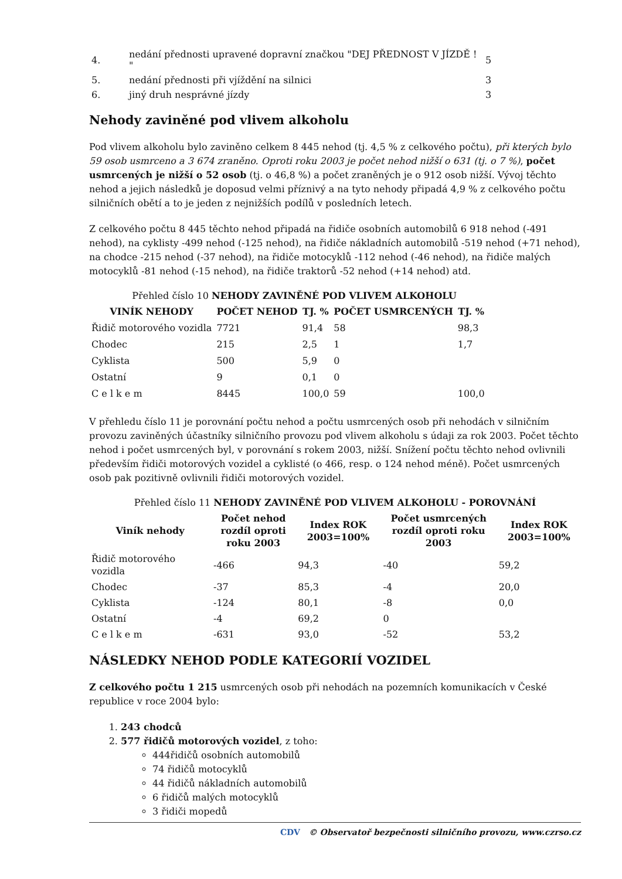| 4. | nedání přednosti upravené dopravní značkou "DEJ PŘEDNOST V JÍZDĚ ! " | 5 |
| 5. | nedání přednosti při vjíždění na silnici | 3 |
| 6. | jiný druh nesprávné jízdy | 3 |
Nehody zaviněné pod vlivem alkoholu
Pod vlivem alkoholu bylo zaviněno celkem 8 445 nehod (tj. 4,5 % z celkového počtu), při kterých bylo 59 osob usmrceno a 3 674 zraněno. Oproti roku 2003 je počet nehod nižší o 631 (tj. o 7 %), počet usmrcených je nižší o 52 osob (tj. o 46,8 %) a počet zraněných je o 912 osob nižší. Vývoj těchto nehod a jejich následků je doposud velmi příznivý a na tyto nehody připadá 4,9 % z celkového počtu silničních obětí a to je jeden z nejnižších podílů v posledních letech.
Z celkového počtu 8 445 těchto nehod připadá na řidiče osobních automobilů 6 918 nehod (-491 nehod), na cyklisty -499 nehod (-125 nehod), na řidiče nákladních automobilů -519 nehod (+71 nehod), na chodce -215 nehod (-37 nehod), na řidiče motocyklů -112 nehod (-46 nehod), na řidiče malých motocyklů -81 nehod (-15 nehod), na řidiče traktorů -52 nehod (+14 nehod) atd.
Přehled číslo 10 NEHODY ZAVINĚNÉ POD VLIVEM ALKOHOLU
| VINÍK NEHODY | POČET NEHOD | TJ. % | POČET USMRCENÝCH | TJ. % |
| --- | --- | --- | --- | --- |
| Řidič motorového vozidla | 7721 | 91,4 | 58 | 98,3 |
| Chodec | 215 | 2,5 | 1 | 1,7 |
| Cyklista | 500 | 5,9 | 0 | |
| Ostatní | 9 | 0,1 | 0 | |
| C e l k e m | 8445 | 100,0 | 59 | 100,0 |
V přehledu číslo 11 je porovnání počtu nehod a počtu usmrcených osob při nehodách v silničním provozu zaviněných účastníky silničního provozu pod vlivem alkoholu s údaji za rok 2003. Počet těchto nehod i počet usmrcených byl, v porovnání s rokem 2003, nižší. Snížení počtu těchto nehod ovlivnili především řidiči motorových vozidel a cyklisté (o 466, resp. o 124 nehod méně). Počet usmrcených osob pak pozitivně ovlivnili řidiči motorových vozidel.
Přehled číslo 11 NEHODY ZAVINĚNÉ POD VLIVEM ALKOHOLU - POROVNÁNÍ
| Viník nehody | Počet nehod rozdíl oproti roku 2003 | Index ROK 2003=100% | Počet usmrcených rozdíl oproti roku 2003 | Index ROK 2003=100% |
| --- | --- | --- | --- | --- |
| Řidič motorového vozidla | -466 | 94,3 | -40 | 59,2 |
| Chodec | -37 | 85,3 | -4 | 20,0 |
| Cyklista | -124 | 80,1 | -8 | 0,0 |
| Ostatní | -4 | 69,2 | 0 | |
| C e l k e m | -631 | 93,0 | -52 | 53,2 |
NÁSLEDKY NEHOD PODLE KATEGORIÍ VOZIDEL
Z celkového počtu 1 215 usmrcených osob při nehodách na pozemních komunikacích v České republice v roce 2004 bylo:
1. 243 chodců
2. 577 řidičů motorových vozidel, z toho:
444řidičů osobních automobilů
74 řidičů motocyklů
44 řidičů nákladních automobilů
6 řidičů malých motocyklů
3 řidiči mopedů
CDV © Observatoř bezpečnosti silničního provozu, www.czrso.cz